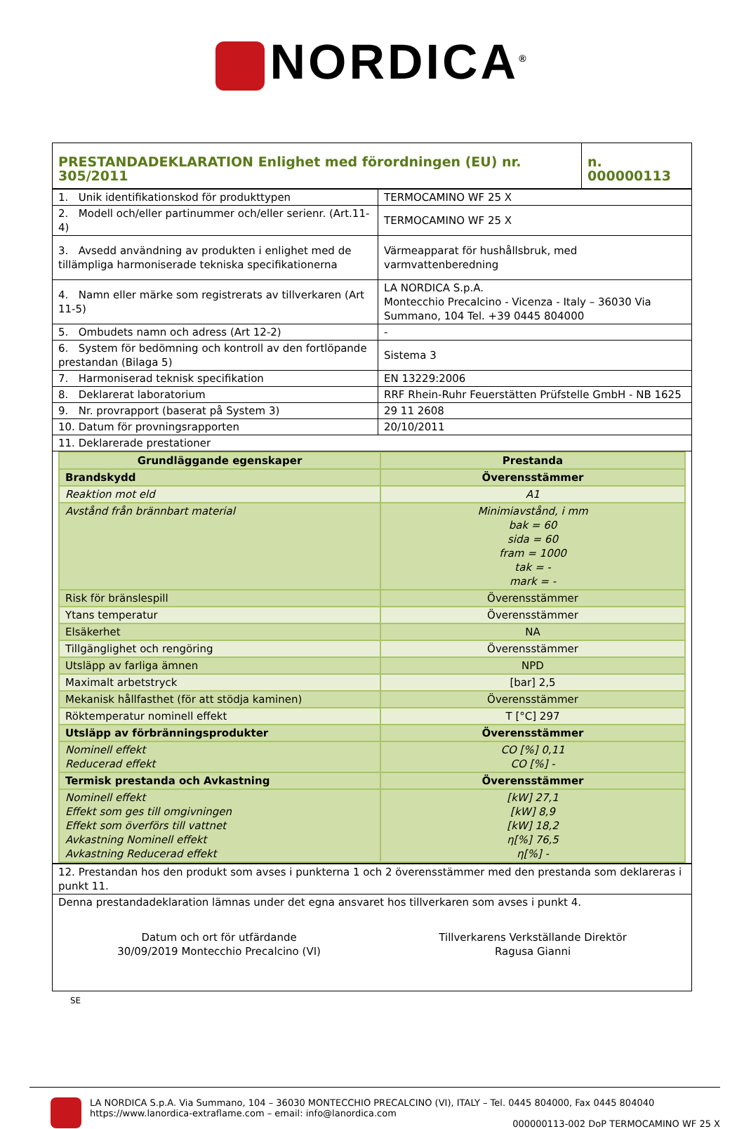NORDICA<sup>®</sup>
| PRESTANDADEKLARATION Enlighet med förordningen (EU) nr. 305/2011 | n. 000000113 |
| 1. Unik identifikationskod för produkttypen | TERMOCAMINO WF 25 X |
| 2. Modell och/eller partinummer och/eller serienr. (Art.11-4) | TERMOCAMINO WF 25 X |
| 3. Avsedd användning av produkten i enlighet med de tillämpliga harmoniserade tekniska specifikationerna | Värmeapparat för hushållsbruk, med varmvattenberedning |
| 4. Namn eller märke som registrerats av tillverkaren (Art 11-5) | LA NORDICA S.p.A. Montecchio Precalcino - Vicenza - Italy – 36030 Via Summano, 104 Tel. +39 0445 804000 |
| 5. Ombudets namn och adress (Art 12-2) | - |
| 6. System för bedömning och kontroll av den fortlöpande prestandan (Bilaga 5) | Sistema 3 |
| 7. Harmoniserad teknisk specifikation | EN 13229:2006 |
| 8. Deklarerat laboratorium | RRF Rhein-Ruhr Feuerstätten Prüfstelle GmbH - NB 1625 |
| 9. Nr. provrapport (baserat på System 3) | 29 11 2608 |
| 10. Datum för provningsrapporten | 20/10/2011 |
| 11. Deklarerade prestationer | |
| Grundläggande egenskaper | Prestanda |
| --- | --- |
| Brandskydd | Överensstämmer |
| Reaktion mot eld | A1 |
| Avstånd från brännbart material | Minimiavstånd, i mm bak = 60 sida = 60 fram = 1000 tak = - mark = - |
| Risk för bränslespill | Överensstämmer |
| Ytans temperatur | Överensstämmer |
| Elsäkerhet | NA |
| Tillgänglighet och rengöring | Överensstämmer |
| Utsläpp av farliga ämnen | NPD |
| Maximalt arbetstryck | [bar] 2,5 |
| Mekanisk hållfasthet (för att stödja kaminen) | Överensstämmer |
| Röktemperatur nominell effekt | T [°C] 297 |
| Utsläpp av förbränningsprodukter | Överensstämmer |
| Nominell effekt Reducerad effekt | CO [%] 0,11 CO [%] - |
| Termisk prestanda och Avkastning | Överensstämmer |
| Nominell effekt Effekt som ges till omgivningen Effekt som överförs till vattnet Avkastning Nominell effekt Avkastning Reducerad effekt | [kW] 27,1 [kW] 8,9 [kW] 18,2 η[%] 76,5 η[%] - |
| 12. Prestandan hos den produkt som avses i punkterna 1 och 2 överensstämmer med den prestanda som deklareras i punkt 11. |
| Denna prestandadeklaration lämnas under det egna ansvaret hos tillverkaren som avses i punkt 4. Datum och ort för utfärdande 30/09/2019 Montecchio Precalcino (VI) Tillverkarens Verkställande Direktör Ragusa Gianni |
SE
LA NORDICA S.p.A. Via Summano, 104 – 36030 MONTECCHIO PRECALCINO (VI), ITALY – Tel. 0445 804000, Fax 0445 804040
https://www.lanordica-extraflame.com – email: info@lanordica.com
000000113-002 DoP TERMOCAMINO WF 25 X